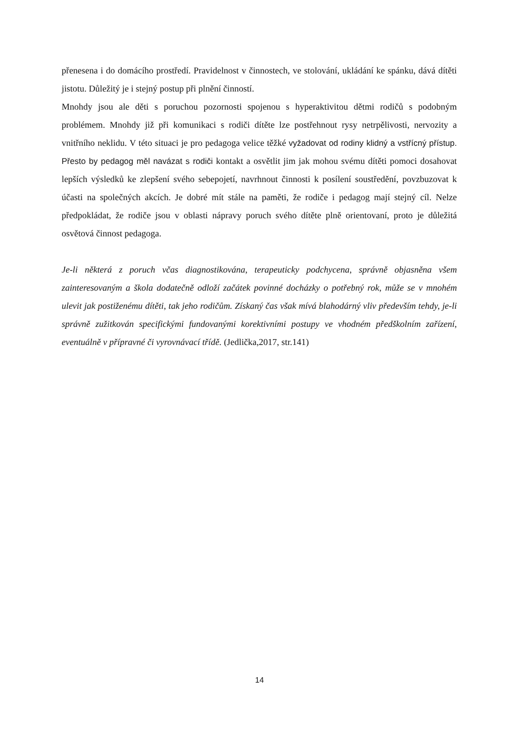přenesena i do domácího prostředí. Pravidelnost v činnostech, ve stolování, ukládání ke spánku, dává dítěti jistotu. Důležitý je i stejný postup při plnění činností.
Mnohdy jsou ale děti s poruchou pozornosti spojenou s hyperaktivitou dětmi rodičů s podobným problémem. Mnohdy již při komunikaci s rodiči dítěte lze postřehnout rysy netrpělivosti, nervozity a vnitřního neklidu. V této situaci je pro pedagoga velice těžké vyžadovat od rodiny klidný a vstřícný přístup. Přesto by pedagog měl navázat s rodiči kontakt a osvětlit jim jak mohou svému dítěti pomoci dosahovat lepších výsledků ke zlepšení svého sebepojetí, navrhnout činnosti k posílení soustředění, povzbuzovat k účasti na společných akcích. Je dobré mít stále na paměti, že rodiče i pedagog mají stejný cíl. Nelze předpokládat, že rodiče jsou v oblasti nápravy poruch svého dítěte plně orientovaní, proto je důležitá osvětová činnost pedagoga.
Je-li některá z poruch včas diagnostikována, terapeuticky podchycena, správně objasněna všem zainteresovaným a škola dodatečně odloží začátek povinné docházky o potřebný rok, může se v mnohém ulevit jak postiženému dítěti, tak jeho rodičům. Získaný čas však mívá blahodárný vliv především tehdy, je-li správně zužitkován specifickými fundovanými korektivními postupy ve vhodném předškolním zařízení, eventuálně v přípravné či vyrovnávací třídě. (Jedlička,2017, str.141)
14